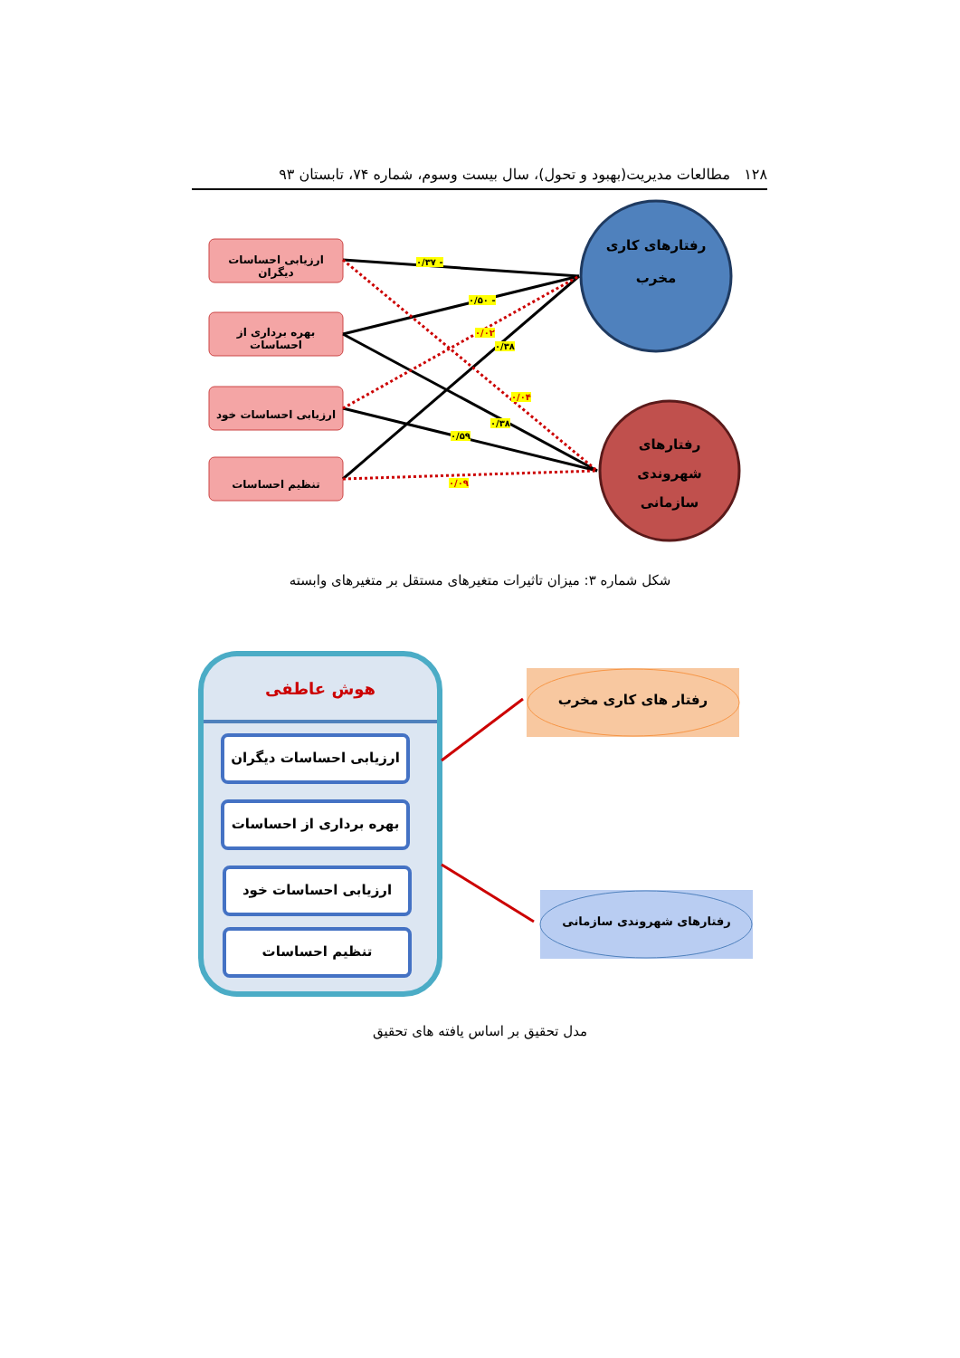۱۲۸ مطالعات مدیریت(بهبود و تحول)، سال بیست وسوم، شماره ۷۴، تابستان ۹۳
ارزیابی احساسات دیگران
بهره برداری از احساسات
ارزیابی احساسات خود
تنظیم احساسات
رفتارهای کاری
مخرب
رفتارهای
شهروندی
سازمانی
- ۰/۳۷
- ۰/۵۰
۰/۰۲
۰/۳۸
۰/۰۴
۰/۳۸
۰/۵۹
۰/۰۹
شکل شماره ۳: میزان تاثیرات متغیرهای مستقل بر متغیرهای وابسته
هوش عاطفی
ارزیابی احساسات دیگران
بهره برداری از احساسات
ارزیابی احساسات خود
تنظیم احساسات
رفتار های کاری مخرب
رفتارهای شهروندی سازمانی
مدل تحقیق بر اساس یافته های تحقیق